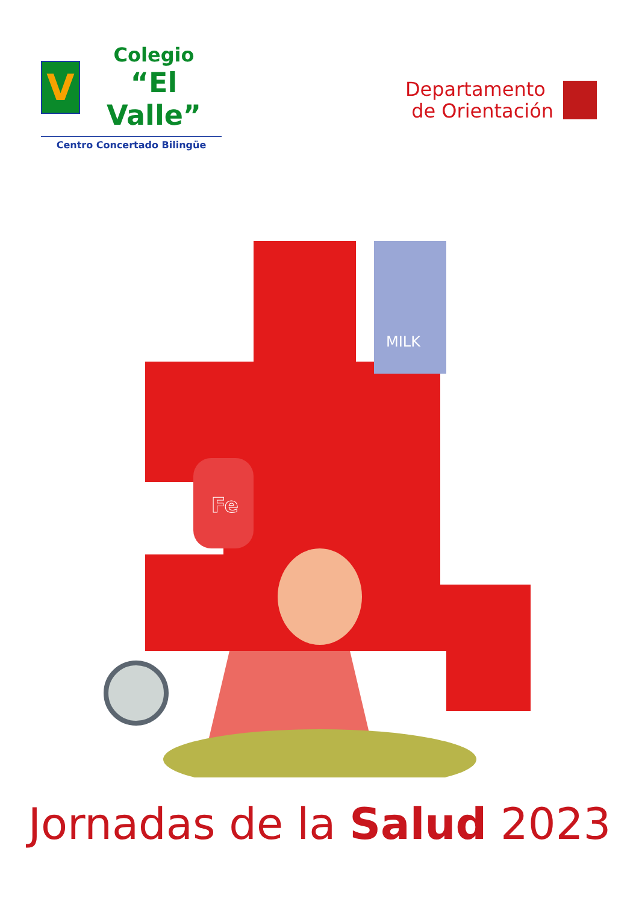V
Colegio
“El Valle”
Centro Concertado Bilingüe
Departamento
de Orientación
MILK
Fe
Jornadas de la Salud 2023